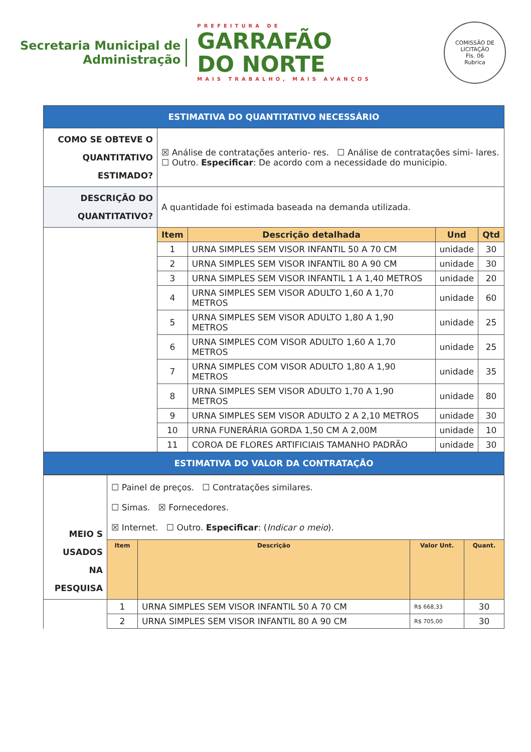Secretaria Municipal de
Administração
PREFEITURA DE
GARRAFÃO
DO NORTE
MAIS TRABALHO, MAIS AVANÇOS
COMISSÃO DE LICITAÇÃO
Fls. 06
Rubrica
| ESTIMATIVA DO QUANTITATIVO NECESSÁRIO | | | | |
| COMO SE OBTEVE O QUANTITATIVO ESTIMADO? | ☒ Análise de contratações anterio- res. ☐ Análise de contratações simi- lares. ☐ Outro. Especificar : De acordo com a necessidade do municipio. | | | |
| DESCRIÇÃO DO QUANTITATIVO? | A quantidade foi estimada baseada na demanda utilizada. | | | |
| | Item | Descrição detalhada | Und | Qtd |
| | 1 | URNA SIMPLES SEM VISOR INFANTIL 50 A 70 CM | unidade | 30 |
| | 2 | URNA SIMPLES SEM VISOR INFANTIL 80 A 90 CM | unidade | 30 |
| | 3 | URNA SIMPLES SEM VISOR INFANTIL 1 A 1,40 METROS | unidade | 20 |
| | 4 | URNA SIMPLES SEM VISOR ADULTO 1,60 A 1,70 METROS | unidade | 60 |
| | 5 | URNA SIMPLES SEM VISOR ADULTO 1,80 A 1,90 METROS | unidade | 25 |
| | 6 | URNA SIMPLES COM VISOR ADULTO 1,60 A 1,70 METROS | unidade | 25 |
| | 7 | URNA SIMPLES COM VISOR ADULTO 1,80 A 1,90 METROS | unidade | 35 |
| | 8 | URNA SIMPLES SEM VISOR ADULTO 1,70 A 1,90 METROS | unidade | 80 |
| | 9 | URNA SIMPLES SEM VISOR ADULTO 2 A 2,10 METROS | unidade | 30 |
| | 10 | URNA FUNERÁRIA GORDA 1,50 CM A 2,00M | unidade | 10 |
| | 11 | COROA DE FLORES ARTIFICIAIS TAMANHO PADRÃO | unidade | 30 |
| ESTIMATIVA DO VALOR DA CONTRATAÇÃO | | | | |
| MEIO S USADOS NA PESQUISA | ☐ Painel de preços. ☐ Contratações similares. ☐ Simas. ☒ Fornecedores. ☒ Internet. ☐ Outro. Especificar : ( Indicar o meio ). | | | |
| | Item | Descrição | Valor Unt. | Quant. |
| | 1 | URNA SIMPLES SEM VISOR INFANTIL 50 A 70 CM | R$ 668,33 | 30 |
| | 2 | URNA SIMPLES SEM VISOR INFANTIL 80 A 90 CM | R$ 705,00 | 30 |